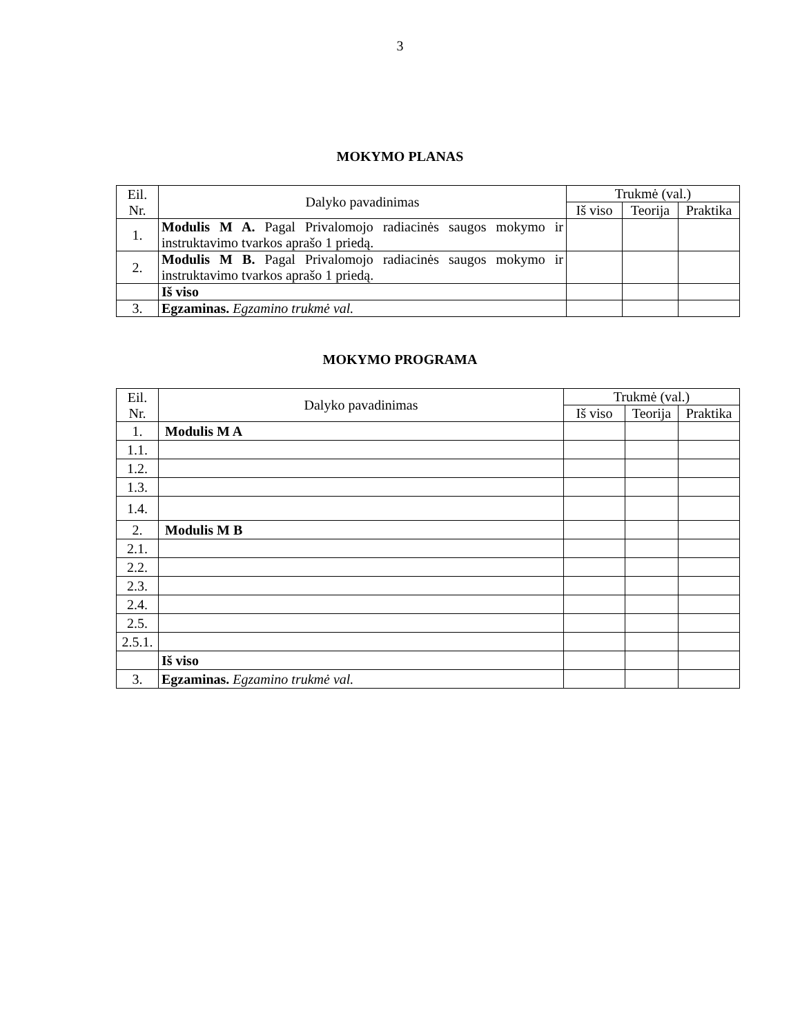3
MOKYMO PLANAS
| Eil. Nr. | Dalyko pavadinimas | Trukmė (val.) | | |
| --- | --- | --- | --- | --- |
| | | Iš viso | Teorija | Praktika |
| 1. | Modulis M A. Pagal Privalomojo radiacinės saugos mokymo ir instruktavimo tvarkos aprašo 1 priedą. | | | |
| 2. | Modulis M B. Pagal Privalomojo radiacinės saugos mokymo ir instruktavimo tvarkos aprašo 1 priedą. | | | |
| | Iš viso | | | |
| 3. | Egzaminas. Egzamino trukmė val. | | | |
MOKYMO PROGRAMA
| Eil. Nr. | Dalyko pavadinimas | Trukmė (val.) | | |
| --- | --- | --- | --- | --- |
| | | Iš viso | Teorija | Praktika |
| 1. | Modulis M A | | | |
| 1.1. | | | | |
| 1.2. | | | | |
| 1.3. | | | | |
| 1.4. | | | | |
| 2. | Modulis M B | | | |
| 2.1. | | | | |
| 2.2. | | | | |
| 2.3. | | | | |
| 2.4. | | | | |
| 2.5. | | | | |
| 2.5.1. | | | | |
| | Iš viso | | | |
| 3. | Egzaminas. Egzamino trukmė val. | | | |